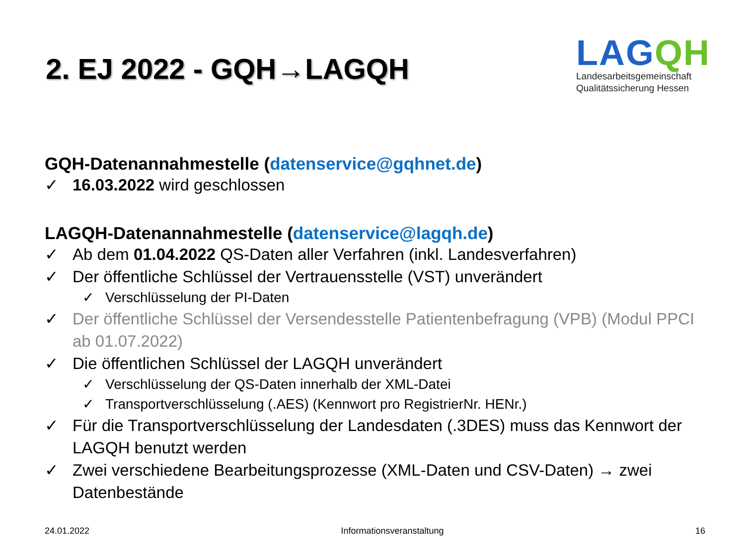2. EJ 2022 - GQH→LAGQH
LAGQH
Landesarbeitsgemeinschaft
Qualitätssicherung Hessen
GQH-Datenannahmestelle (datenservice@gqhnet.de)
✓ 16.03.2022 wird geschlossen
LAGQH-Datenannahmestelle (datenservice@lagqh.de)
✓ Ab dem 01.04.2022 QS-Daten aller Verfahren (inkl. Landesverfahren)
✓ Der öffentliche Schlüssel der Vertrauensstelle (VST) unverändert
✓ Verschlüsselung der PI-Daten
✓ Der öffentliche Schlüssel der Versendesstelle Patientenbefragung (VPB) (Modul PPCI ab 01.07.2022)
✓ Die öffentlichen Schlüssel der LAGQH unverändert
✓ Verschlüsselung der QS-Daten innerhalb der XML-Datei
✓ Transportverschlüsselung (.AES) (Kennwort pro RegistrierNr. HENr.)
✓ Für die Transportverschlüsselung der Landesdaten (.3DES) muss das Kennwort der LAGQH benutzt werden
✓ Zwei verschiedene Bearbeitungsprozesse (XML-Daten und CSV-Daten) → zwei Datenbestände
24.01.2022 Informationsveranstaltung 16